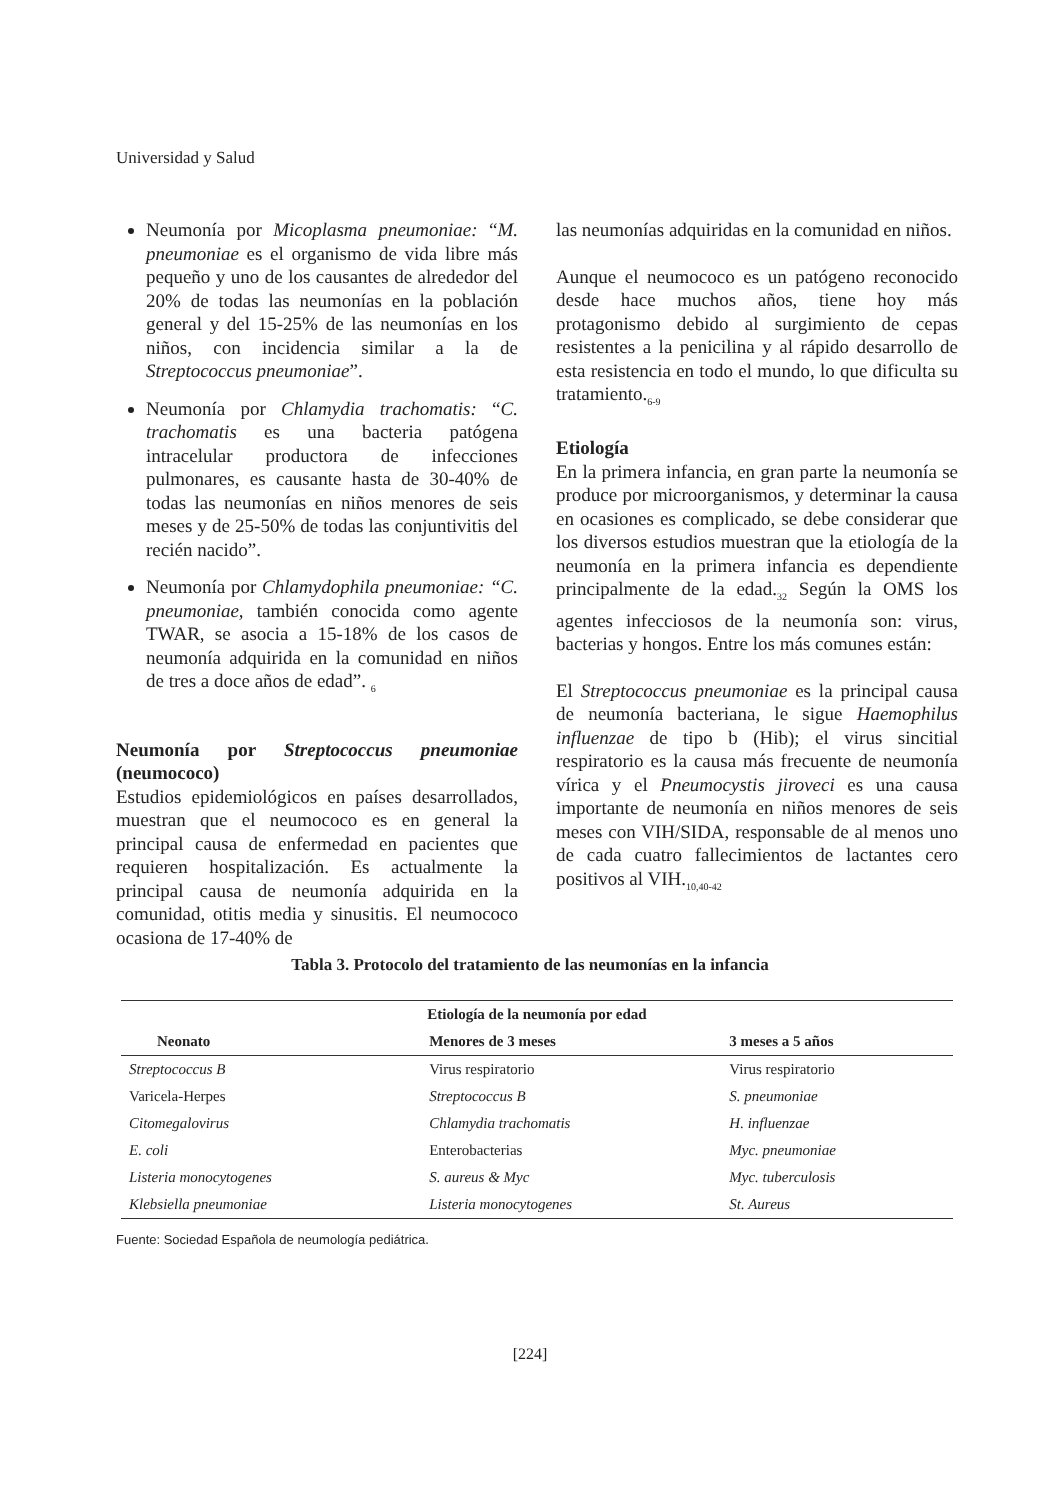Universidad y Salud
Neumonía por Micoplasma pneumoniae: “M. pneumoniae es el organismo de vida libre más pequeño y uno de los causantes de alrededor del 20% de todas las neumonías en la población general y del 15-25% de las neumonías en los niños, con incidencia similar a la de Streptococcus pneumoniae”.
Neumonía por Chlamydia trachomatis: “C. trachomatis es una bacteria patógena intracelular productora de infecciones pulmonares, es causante hasta de 30-40% de todas las neumonías en niños menores de seis meses y de 25-50% de todas las conjuntivitis del recién nacido”.
Neumonía por Chlamydophila pneumoniae: “C. pneumoniae, también conocida como agente TWAR, se asocia a 15-18% de los casos de neumonía adquirida en la comunidad en niños de tres a doce años de edad”. <sub>6</sub>
Neumonía por Streptococcus pneumoniae (neumococo)
Estudios epidemiológicos en países desarrollados, muestran que el neumococo es en general la principal causa de enfermedad en pacientes que requieren hospitalización. Es actualmente la principal causa de neumonía adquirida en la comunidad, otitis media y sinusitis. El neumococo ocasiona de 17-40% de
las neumonías adquiridas en la comunidad en niños.
Aunque el neumococo es un patógeno reconocido desde hace muchos años, tiene hoy más protagonismo debido al surgimiento de cepas resistentes a la penicilina y al rápido desarrollo de esta resistencia en todo el mundo, lo que dificulta su tratamiento.<sub>6-9</sub>
Etiología
En la primera infancia, en gran parte la neumonía se produce por microorganismos, y determinar la causa en ocasiones es complicado, se debe considerar que los diversos estudios muestran que la etiología de la neumonía en la primera infancia es dependiente principalmente de la edad.<sub>32</sub> Según la OMS los agentes infecciosos de la neumonía son: virus, bacterias y hongos. Entre los más comunes están:
El Streptococcus pneumoniae es la principal causa de neumonía bacteriana, le sigue Haemophilus influenzae de tipo b (Hib); el virus sincitial respiratorio es la causa más frecuente de neumonía vírica y el Pneumocystis jiroveci es una causa importante de neumonía en niños menores de seis meses con VIH/SIDA, responsable de al menos uno de cada cuatro fallecimientos de lactantes cero positivos al VIH.<sub>10,40-42</sub>
Tabla 3. Protocolo del tratamiento de las neumonías en la infancia
| Etiología de la neumonía por edad | | |
| --- | --- | --- |
| Neonato | Menores de 3 meses | 3 meses a 5 años |
| Streptococcus B | Virus respiratorio | Virus respiratorio |
| Varicela-Herpes | Streptococcus B | S. pneumoniae |
| Citomegalovirus | Chlamydia trachomatis | H. influenzae |
| E. coli | Enterobacterias | Myc. pneumoniae |
| Listeria monocytogenes | S. aureus & Myc | Myc. tuberculosis |
| Klebsiella pneumoniae | Listeria monocytogenes | St. Aureus |
Fuente: Sociedad Española de neumología pediátrica.
[224]